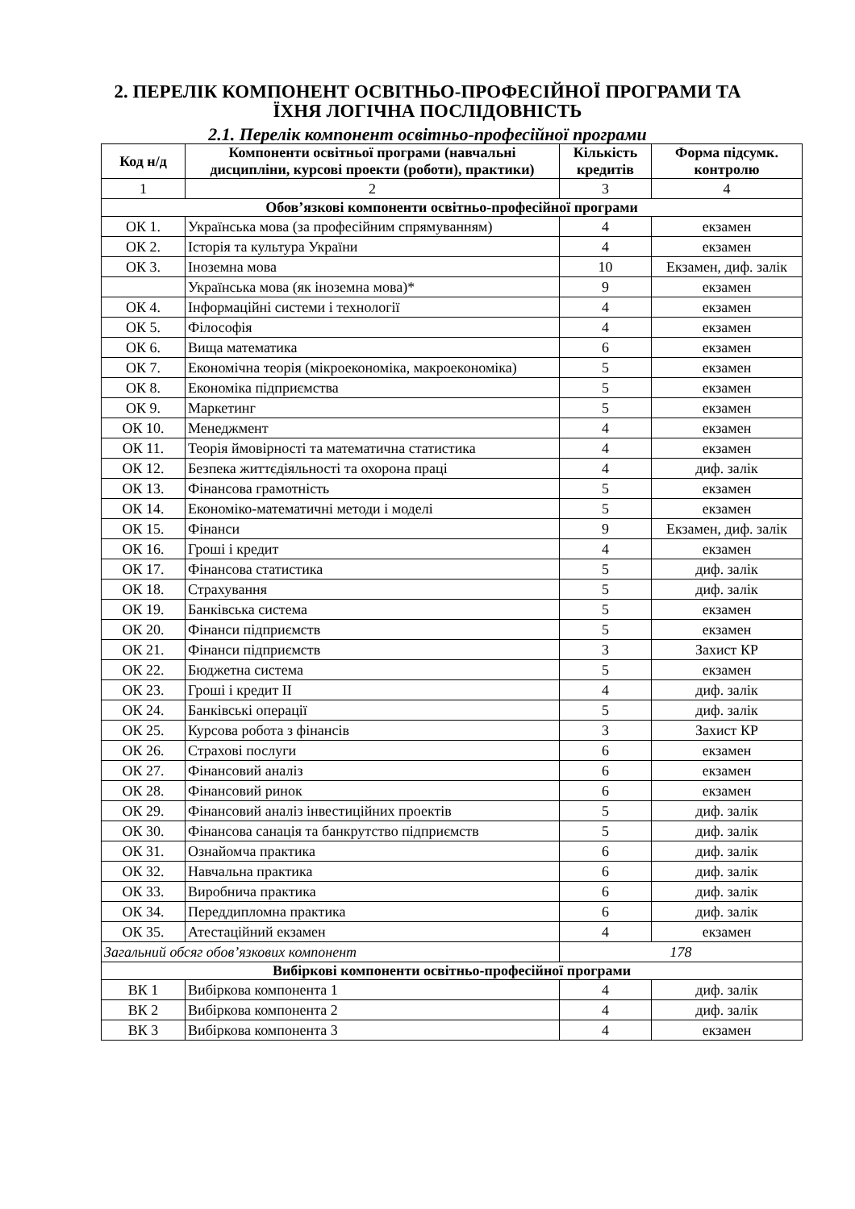2. ПЕРЕЛІК КОМПОНЕНТ ОСВІТНЬО-ПРОФЕСІЙНОЇ ПРОГРАМИ ТА
ЇХНЯ ЛОГІЧНА ПОСЛІДОВНІСТЬ
2.1. Перелік компонент освітньо-професійної програми
| Код н/д | Компоненти освітньої програми (навчальні дисципліни, курсові проекти (роботи), практики) | Кількість кредитів | Форма підсумк. контролю |
| --- | --- | --- | --- |
| 1 | 2 | 3 | 4 |
| Обов’язкові компоненти освітньо-професійної програми | | | |
| ОК 1. | Українська мова (за професійним спрямуванням) | 4 | екзамен |
| ОК 2. | Історія та культура України | 4 | екзамен |
| ОК 3. | Іноземна мова | 10 | Екзамен, диф. залік |
| | Українська мова (як іноземна мова)* | 9 | екзамен |
| ОК 4. | Інформаційні системи і технології | 4 | екзамен |
| ОК 5. | Філософія | 4 | екзамен |
| ОК 6. | Вища математика | 6 | екзамен |
| ОК 7. | Економічна теорія (мікроекономіка, макроекономіка) | 5 | екзамен |
| ОК 8. | Економіка підприємства | 5 | екзамен |
| ОК 9. | Маркетинг | 5 | екзамен |
| ОК 10. | Менеджмент | 4 | екзамен |
| ОК 11. | Теорія ймовірності та математична статистика | 4 | екзамен |
| ОК 12. | Безпека життєдіяльності та охорона праці | 4 | диф. залік |
| ОК 13. | Фінансова грамотність | 5 | екзамен |
| ОК 14. | Економіко-математичні методи і моделі | 5 | екзамен |
| ОК 15. | Фінанси | 9 | Екзамен, диф. залік |
| ОК 16. | Гроші і кредит | 4 | екзамен |
| ОК 17. | Фінансова статистика | 5 | диф. залік |
| ОК 18. | Страхування | 5 | диф. залік |
| ОК 19. | Банківська система | 5 | екзамен |
| ОК 20. | Фінанси підприємств | 5 | екзамен |
| ОК 21. | Фінанси підприємств | 3 | Захист КР |
| ОК 22. | Бюджетна система | 5 | екзамен |
| ОК 23. | Гроші і кредит II | 4 | диф. залік |
| ОК 24. | Банківські операції | 5 | диф. залік |
| ОК 25. | Курсова робота з фінансів | 3 | Захист КР |
| ОК 26. | Страхові послуги | 6 | екзамен |
| ОК 27. | Фінансовий аналіз | 6 | екзамен |
| ОК 28. | Фінансовий ринок | 6 | екзамен |
| ОК 29. | Фінансовий аналіз інвестиційних проектів | 5 | диф. залік |
| ОК 30. | Фінансова санація та банкрутство підприємств | 5 | диф. залік |
| ОК 31. | Ознайомча практика | 6 | диф. залік |
| ОК 32. | Навчальна практика | 6 | диф. залік |
| ОК 33. | Виробнича практика | 6 | диф. залік |
| ОК 34. | Переддипломна практика | 6 | диф. залік |
| ОК 35. | Атестаційний екзамен | 4 | екзамен |
| Загальний обсяг обов’язкових компонент | | 178 | |
| Вибіркові компоненти освітньо-професійної програми | | | |
| ВК 1 | Вибіркова компонента 1 | 4 | диф. залік |
| ВК 2 | Вибіркова компонента 2 | 4 | диф. залік |
| ВК 3 | Вибіркова компонента 3 | 4 | екзамен |